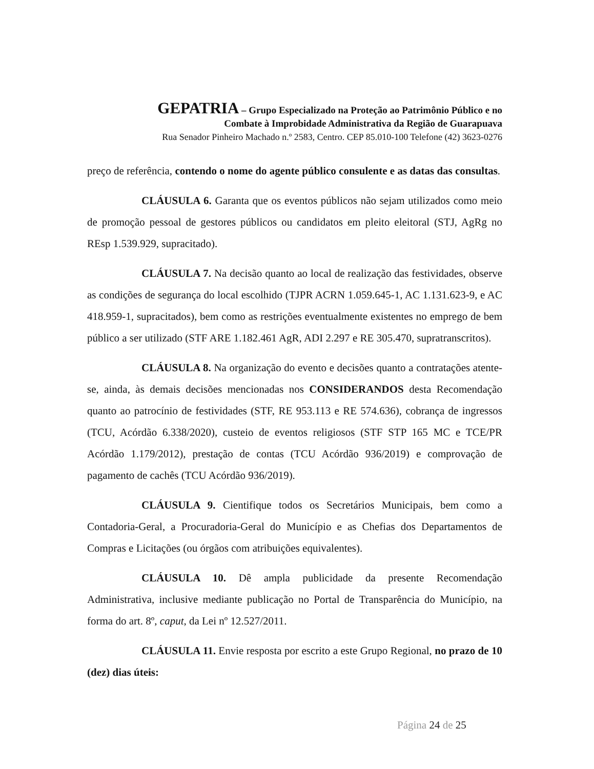GEPATRIA – Grupo Especializado na Proteção ao Patrimônio Público e no
Combate à Improbidade Administrativa da Região de Guarapuava
Rua Senador Pinheiro Machado n.º 2583, Centro. CEP 85.010-100 Telefone (42) 3623-0276
preço de referência, contendo o nome do agente público consulente e as datas das consultas.
CLÁUSULA 6. Garanta que os eventos públicos não sejam utilizados como meio de promoção pessoal de gestores públicos ou candidatos em pleito eleitoral (STJ, AgRg no REsp 1.539.929, supracitado).
CLÁUSULA 7. Na decisão quanto ao local de realização das festividades, observe as condições de segurança do local escolhido (TJPR ACRN 1.059.645-1, AC 1.131.623-9, e AC 418.959-1, supracitados), bem como as restrições eventualmente existentes no emprego de bem público a ser utilizado (STF ARE 1.182.461 AgR, ADI 2.297 e RE 305.470, supratranscritos).
CLÁUSULA 8. Na organização do evento e decisões quanto a contratações atente-se, ainda, às demais decisões mencionadas nos CONSIDERANDOS desta Recomendação quanto ao patrocínio de festividades (STF, RE 953.113 e RE 574.636), cobrança de ingressos (TCU, Acórdão 6.338/2020), custeio de eventos religiosos (STF STP 165 MC e TCE/PR Acórdão 1.179/2012), prestação de contas (TCU Acórdão 936/2019) e comprovação de pagamento de cachês (TCU Acórdão 936/2019).
CLÁUSULA 9. Cientifique todos os Secretários Municipais, bem como a Contadoria-Geral, a Procuradoria-Geral do Município e as Chefias dos Departamentos de Compras e Licitações (ou órgãos com atribuições equivalentes).
CLÁUSULA 10. Dê ampla publicidade da presente Recomendação Administrativa, inclusive mediante publicação no Portal de Transparência do Município, na forma do art. 8º, caput, da Lei nº 12.527/2011.
CLÁUSULA 11. Envie resposta por escrito a este Grupo Regional, no prazo de 10 (dez) dias úteis:
Página 24 de 25